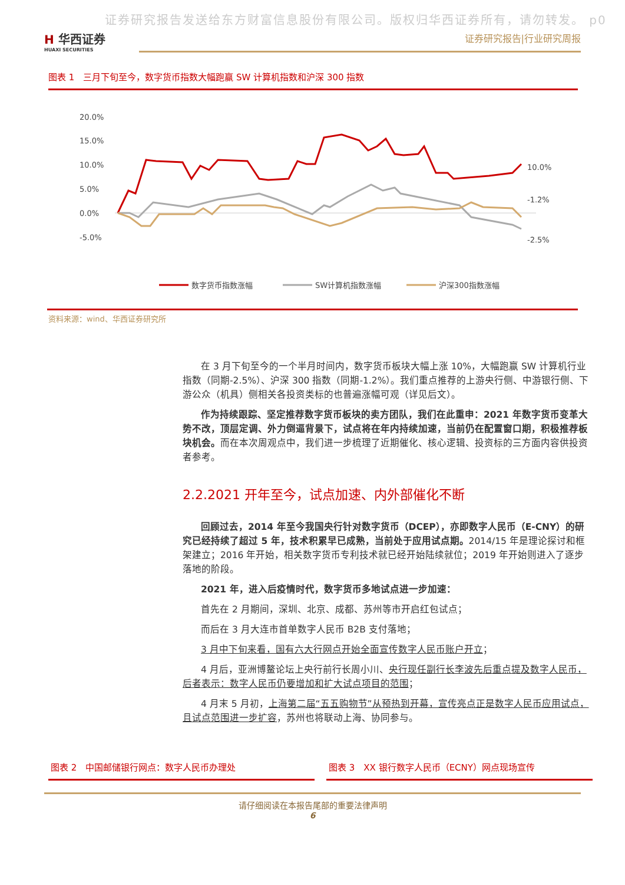证券研究报告发送给东方财富信息股份有限公司。版权归华西证券所有，请勿转发。 p0
H 华西证券
HUAXI SECURITIES
证券研究报告|行业研究周报
图表 1　三月下旬至今，数字货币指数大幅跑赢 SW 计算机指数和沪深 300 指数
20.0%
15.0%
10.0%
5.0%
0.0%
-5.0%
10.0%
-1.2%
-2.5%
数字货币指数涨幅
SW计算机指数涨幅
沪深300指数涨幅
资料来源：wind、华西证券研究所
在 3 月下旬至今的一个半月时间内，数字货币板块大幅上涨 10%，大幅跑赢 SW 计算机行业指数（同期-2.5%）、沪深 300 指数（同期-1.2%）。我们重点推荐的上游央行侧、中游银行侧、下游公众（机具）侧相关各投资类标的也普遍涨幅可观（详见后文）。
作为持续跟踪、坚定推荐数字货币板块的卖方团队，我们在此重申：2021 年数字货币变革大势不改，顶层定调、外力倒逼背景下，试点将在年内持续加速，当前仍在配置窗口期，积极推荐板块机会。而在本次周观点中，我们进一步梳理了近期催化、核心逻辑、投资标的三方面内容供投资者参考。
2.2.2021 开年至今，试点加速、内外部催化不断
回顾过去，2014 年至今我国央行针对数字货币（DCEP），亦即数字人民币（E-CNY）的研究已经持续了超过 5 年，技术积累早已成熟，当前处于应用试点期。2014/15 年是理论探讨和框架建立；2016 年开始，相关数字货币专利技术就已经开始陆续就位；2019 年开始则进入了逐步落地的阶段。
2021 年，进入后疫情时代，数字货币多地试点进一步加速：
首先在 2 月期间，深圳、北京、成都、苏州等市开启红包试点；
而后在 3 月大连市首单数字人民币 B2B 支付落地；
3 月中下旬来看，国有六大行网点开始全面宣传数字人民币账户开立；
4 月后，亚洲博鳌论坛上央行前行长周小川、央行现任副行长李波先后重点提及数字人民币，后者表示：数字人民币仍要增加和扩大试点项目的范围；
4 月末 5 月初，上海第二届“五五购物节”从预热到开幕，宣传亮点正是数字人民币应用试点，且试点范围进一步扩容，苏州也将联动上海、协同参与。
图表 2　中国邮储银行网点：数字人民币办理处
图表 3　XX 银行数字人民币（ECNY）网点现场宣传
请仔细阅读在本报告尾部的重要法律声明
6